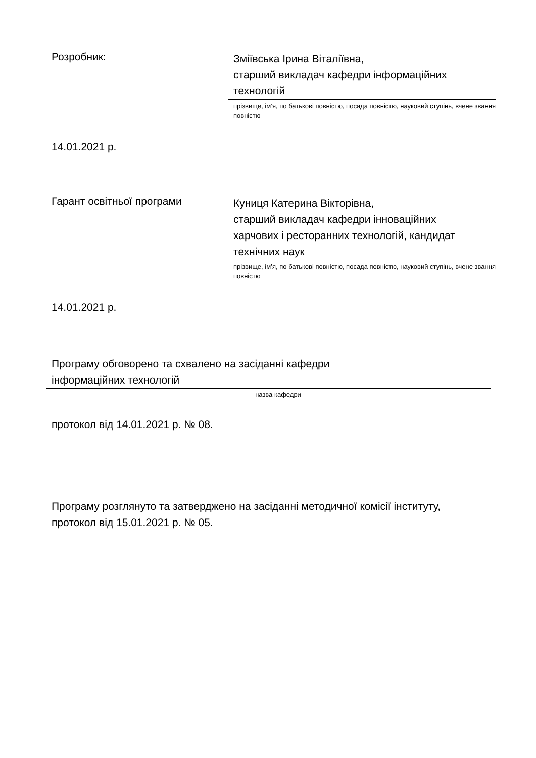Розробник:
Зміївська Ірина Віталіївна,
старший викладач кафедри інформаційних
технологій
прізвище, ім’я, по батькові повністю, посада повністю, науковий ступінь, вчене звання повністю
14.01.2021 р.
Гарант освітньої програми
Куниця Катерина Вікторівна,
старший викладач кафедри інноваційних
харчових і ресторанних технологій, кандидат
технічних наук
прізвище, ім’я, по батькові повністю, посада повністю, науковий ступінь, вчене звання повністю
14.01.2021 р.
Програму обговорено та схвалено на засіданні кафедри
інформаційних технологій
назва кафедри
протокол від 14.01.2021 р. № 08.
Програму розглянуто та затверджено на засіданні методичної комісії інституту,
протокол від 15.01.2021 р. № 05.